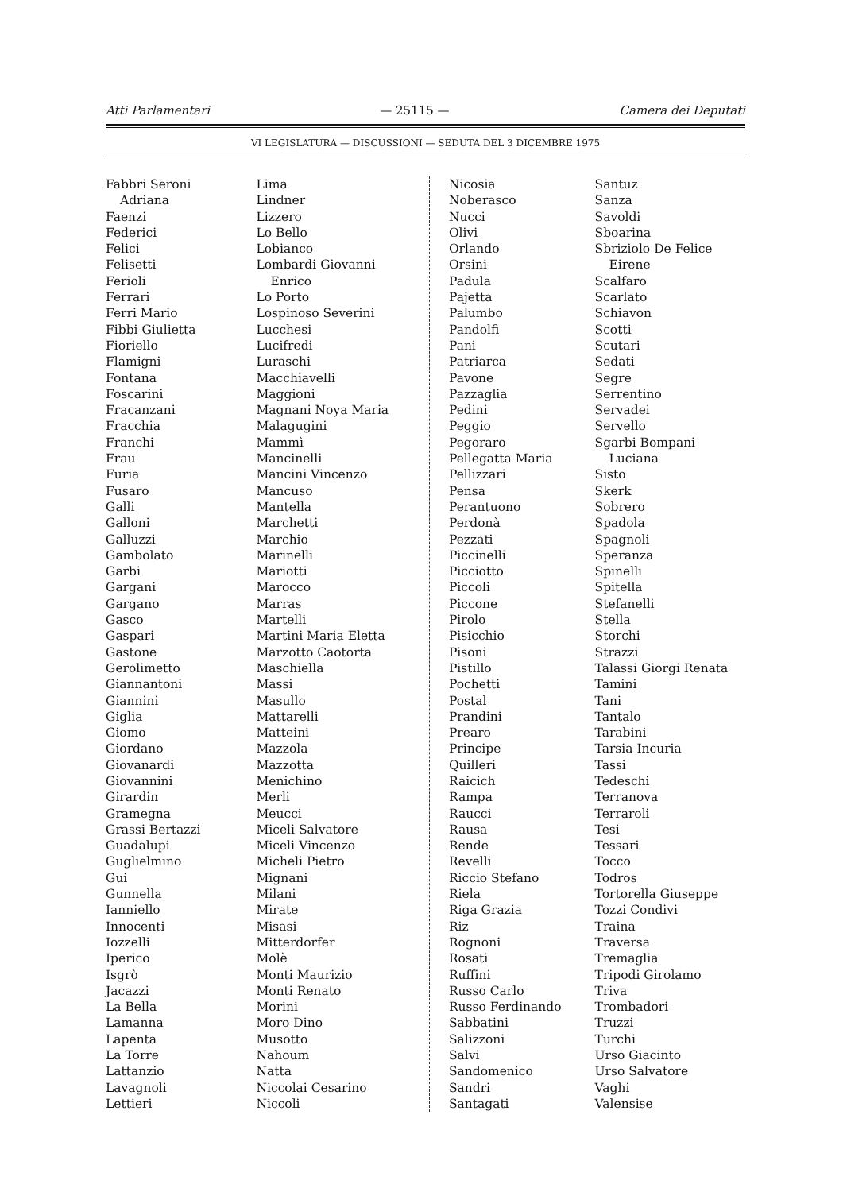Atti Parlamentari — 25115 — Camera dei Deputati
VI LEGISLATURA — DISCUSSIONI — SEDUTA DEL 3 DICEMBRE 1975
Fabbri Seroni
Adriana
Faenzi
Federici
Felici
Felisetti
Ferioli
Ferrari
Ferri Mario
Fibbi Giulietta
Fioriello
Flamigni
Fontana
Foscarini
Fracanzani
Fracchia
Franchi
Frau
Furia
Fusaro
Galli
Galloni
Galluzzi
Gambolato
Garbi
Gargani
Gargano
Gasco
Gaspari
Gastone
Gerolimetto
Giannantoni
Giannini
Giglia
Giomo
Giordano
Giovanardi
Giovannini
Girardin
Gramegna
Grassi Bertazzi
Guadalupi
Guglielmino
Gui
Gunnella
Ianniello
Innocenti
Iozzelli
Iperico
Isgrò
Jacazzi
La Bella
Lamanna
Lapenta
La Torre
Lattanzio
Lavagnoli
Lettieri
Lima
Lindner
Lizzero
Lo Bello
Lobianco
Lombardi Giovanni
Enrico
Lo Porto
Lospinoso Severini
Lucchesi
Lucifredi
Luraschi
Macchiavelli
Maggioni
Magnani Noya Maria
Malagugini
Mammì
Mancinelli
Mancini Vincenzo
Mancuso
Mantella
Marchetti
Marchio
Marinelli
Mariotti
Marocco
Marras
Martelli
Martini Maria Eletta
Marzotto Caotorta
Maschiella
Massi
Masullo
Mattarelli
Matteini
Mazzola
Mazzotta
Menichino
Merli
Meucci
Miceli Salvatore
Miceli Vincenzo
Micheli Pietro
Mignani
Milani
Mirate
Misasi
Mitterdorfer
Molè
Monti Maurizio
Monti Renato
Morini
Moro Dino
Musotto
Nahoum
Natta
Niccolai Cesarino
Niccoli
Nicosia
Noberasco
Nucci
Olivi
Orlando
Orsini
Padula
Pajetta
Palumbo
Pandolfi
Pani
Patriarca
Pavone
Pazzaglia
Pedini
Peggio
Pegoraro
Pellegatta Maria
Pellizzari
Pensa
Perantuono
Perdonà
Pezzati
Piccinelli
Picciotto
Piccoli
Piccone
Pirolo
Pisicchio
Pisoni
Pistillo
Pochetti
Postal
Prandini
Prearo
Principe
Quilleri
Raicich
Rampa
Raucci
Rausa
Rende
Revelli
Riccio Stefano
Riela
Riga Grazia
Riz
Rognoni
Rosati
Ruffini
Russo Carlo
Russo Ferdinando
Sabbatini
Salizzoni
Salvi
Sandomenico
Sandri
Santagati
Santuz
Sanza
Savoldi
Sboarina
Sbriziolo De Felice
Eirene
Scalfaro
Scarlato
Schiavon
Scotti
Scutari
Sedati
Segre
Serrentino
Servadei
Servello
Sgarbi Bompani
Luciana
Sisto
Skerk
Sobrero
Spadola
Spagnoli
Speranza
Spinelli
Spitella
Stefanelli
Stella
Storchi
Strazzi
Talassi Giorgi Renata
Tamini
Tani
Tantalo
Tarabini
Tarsia Incuria
Tassi
Tedeschi
Terranova
Terraroli
Tesi
Tessari
Tocco
Todros
Tortorella Giuseppe
Tozzi Condivi
Traina
Traversa
Tremaglia
Tripodi Girolamo
Triva
Trombadori
Truzzi
Turchi
Urso Giacinto
Urso Salvatore
Vaghi
Valensise